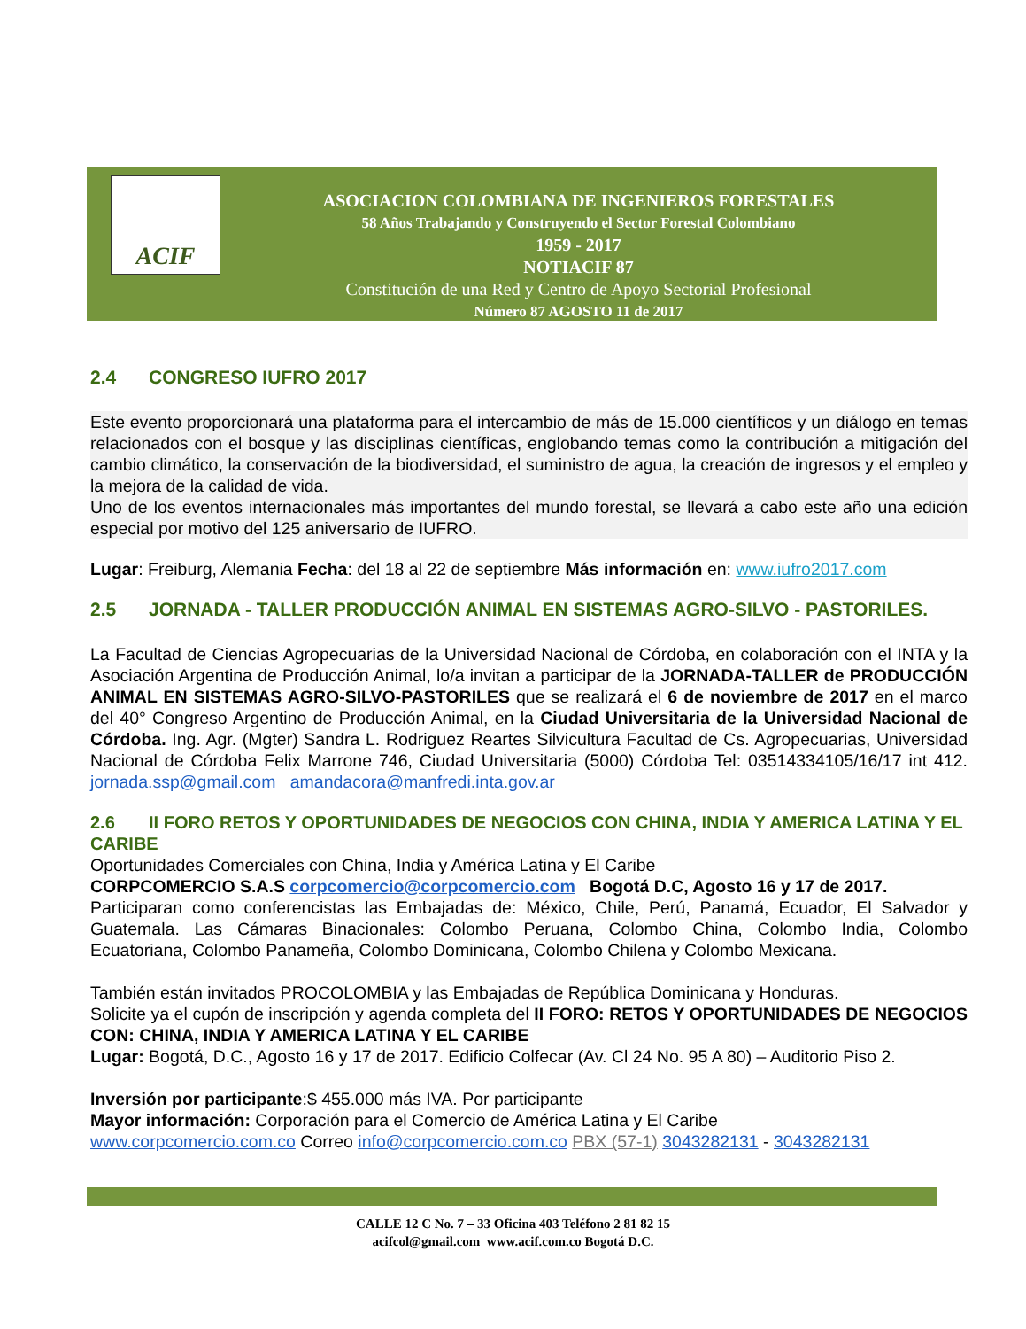ACIF
ASOCIACION COLOMBIANA DE INGENIEROS FORESTALES
58 Años Trabajando y Construyendo el Sector Forestal Colombiano
1959 - 2017
NOTIACIF 87
Constitución de una Red y Centro de Apoyo Sectorial Profesional
Número 87 AGOSTO 11 de 2017
2.4 CONGRESO IUFRO 2017
Este evento proporcionará una plataforma para el intercambio de más de 15.000 científicos y un diálogo en temas relacionados con el bosque y las disciplinas científicas, englobando temas como la contribución a mitigación del cambio climático, la conservación de la biodiversidad, el suministro de agua, la creación de ingresos y el empleo y la mejora de la calidad de vida.
Uno de los eventos internacionales más importantes del mundo forestal, se llevará a cabo este año una edición especial por motivo del 125 aniversario de IUFRO.
Lugar: Freiburg, Alemania Fecha: del 18 al 22 de septiembre Más información en: www.iufro2017.com
2.5 JORNADA - TALLER PRODUCCIÓN ANIMAL EN SISTEMAS AGRO-SILVO - PASTORILES.
La Facultad de Ciencias Agropecuarias de la Universidad Nacional de Córdoba, en colaboración con el INTA y la Asociación Argentina de Producción Animal, lo/a invitan a participar de la JORNADA-TALLER de PRODUCCIÓN ANIMAL EN SISTEMAS AGRO-SILVO-PASTORILES que se realizará el 6 de noviembre de 2017 en el marco del 40° Congreso Argentino de Producción Animal, en la Ciudad Universitaria de la Universidad Nacional de Córdoba. Ing. Agr. (Mgter) Sandra L. Rodriguez Reartes Silvicultura Facultad de Cs. Agropecuarias, Universidad Nacional de Córdoba Felix Marrone 746, Ciudad Universitaria (5000) Córdoba Tel: 03514334105/16/17 int 412. jornada.ssp@gmail.com amandacora@manfredi.inta.gov.ar
2.6 II FORO RETOS Y OPORTUNIDADES DE NEGOCIOS CON CHINA, INDIA Y AMERICA LATINA Y EL CARIBE
Oportunidades Comerciales con China, India y América Latina y El Caribe
CORPCOMERCIO S.A.S corpcomercio@corpcomercio.com Bogotá D.C, Agosto 16 y 17 de 2017.
Participaran como conferencistas las Embajadas de: México, Chile, Perú, Panamá, Ecuador, El Salvador y Guatemala. Las Cámaras Binacionales: Colombo Peruana, Colombo China, Colombo India, Colombo Ecuatoriana, Colombo Panameña, Colombo Dominicana, Colombo Chilena y Colombo Mexicana.
También están invitados PROCOLOMBIA y las Embajadas de República Dominicana y Honduras.
Solicite ya el cupón de inscripción y agenda completa del II FORO: RETOS Y OPORTUNIDADES DE NEGOCIOS CON: CHINA, INDIA Y AMERICA LATINA Y EL CARIBE
Lugar: Bogotá, D.C., Agosto 16 y 17 de 2017. Edificio Colfecar (Av. Cl 24 No. 95 A 80) – Auditorio Piso 2.
Inversión por participante:$ 455.000 más IVA. Por participante
Mayor información: Corporación para el Comercio de América Latina y El Caribe
www.corpcomercio.com.co Correo info@corpcomercio.com.co PBX (57-1) 3043282131 - 3043282131
CALLE 12 C No. 7 – 33 Oficina 403 Teléfono 2 81 82 15
acifcol@gmail.com www.acif.com.co Bogotá D.C.